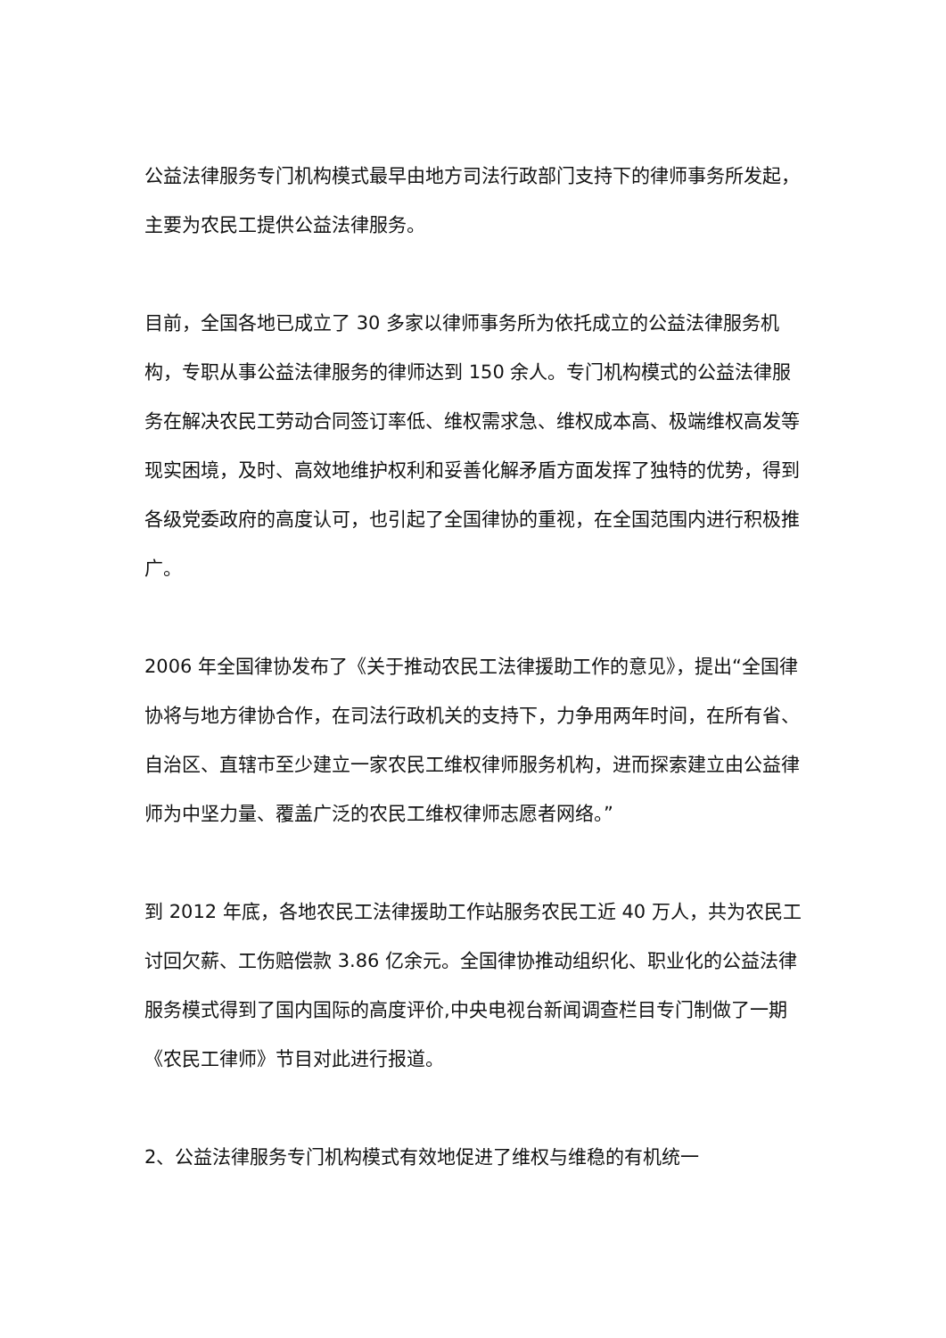公益法律服务专门机构模式最早由地方司法行政部门支持下的律师事务所发起，主要为农民工提供公益法律服务。
目前，全国各地已成立了 30 多家以律师事务所为依托成立的公益法律服务机构，专职从事公益法律服务的律师达到 150 余人。专门机构模式的公益法律服务在解决农民工劳动合同签订率低、维权需求急、维权成本高、极端维权高发等现实困境，及时、高效地维护权利和妥善化解矛盾方面发挥了独特的优势，得到各级党委政府的高度认可，也引起了全国律协的重视，在全国范围内进行积极推广。
2006 年全国律协发布了《关于推动农民工法律援助工作的意见》，提出“全国律协将与地方律协合作，在司法行政机关的支持下，力争用两年时间，在所有省、自治区、直辖市至少建立一家农民工维权律师服务机构，进而探索建立由公益律师为中坚力量、覆盖广泛的农民工维权律师志愿者网络。”
到 2012 年底，各地农民工法律援助工作站服务农民工近 40 万人，共为农民工讨回欠薪、工伤赔偿款 3.86 亿余元。全国律协推动组织化、职业化的公益法律服务模式得到了国内国际的高度评价,中央电视台新闻调查栏目专门制做了一期《农民工律师》节目对此进行报道。
2、公益法律服务专门机构模式有效地促进了维权与维稳的有机统一